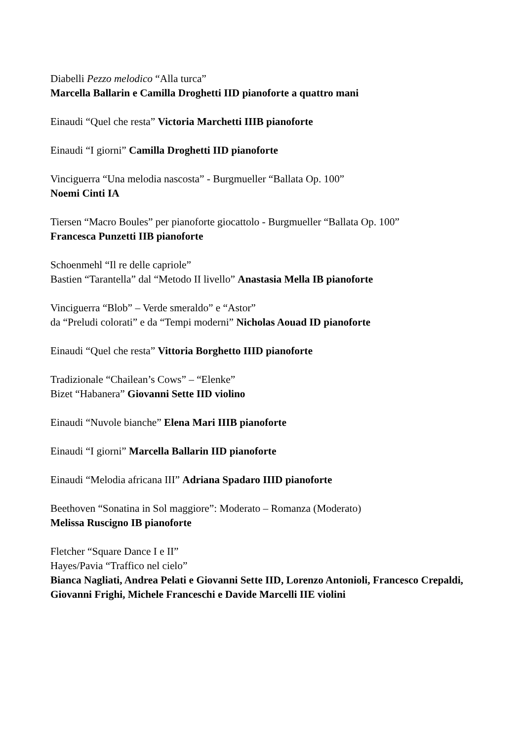Diabelli Pezzo melodico “Alla turca”
Marcella Ballarin e Camilla Droghetti IID pianoforte a quattro mani
Einaudi “Quel che resta” Victoria Marchetti IIIB pianoforte
Einaudi “I giorni” Camilla Droghetti IID pianoforte
Vinciguerra “Una melodia nascosta” - Burgmueller “Ballata Op. 100”
Noemi Cinti IA
Tiersen “Macro Boules” per pianoforte giocattolo - Burgmueller “Ballata Op. 100”
Francesca Punzetti IIB pianoforte
Schoenmehl “Il re delle capriole”
Bastien “Tarantella” dal “Metodo II livello” Anastasia Mella IB pianoforte
Vinciguerra “Blob” – Verde smeraldo” e “Astor”
da “Preludi colorati” e da “Tempi moderni” Nicholas Aouad ID pianoforte
Einaudi “Quel che resta” Vittoria Borghetto IIID pianoforte
Tradizionale “Chailean’s Cows” – “Elenke”
Bizet “Habanera” Giovanni Sette IID violino
Einaudi “Nuvole bianche” Elena Mari IIIB pianoforte
Einaudi “I giorni” Marcella Ballarin IID pianoforte
Einaudi “Melodia africana III” Adriana Spadaro IIID pianoforte
Beethoven “Sonatina in Sol maggiore”: Moderato – Romanza (Moderato)
Melissa Ruscigno IB pianoforte
Fletcher “Square Dance I e II”
Hayes/Pavia “Traffico nel cielo”
Bianca Nagliati, Andrea Pelati e Giovanni Sette IID, Lorenzo Antonioli, Francesco Crepaldi, Giovanni Frighi, Michele Franceschi e Davide Marcelli IIE violini